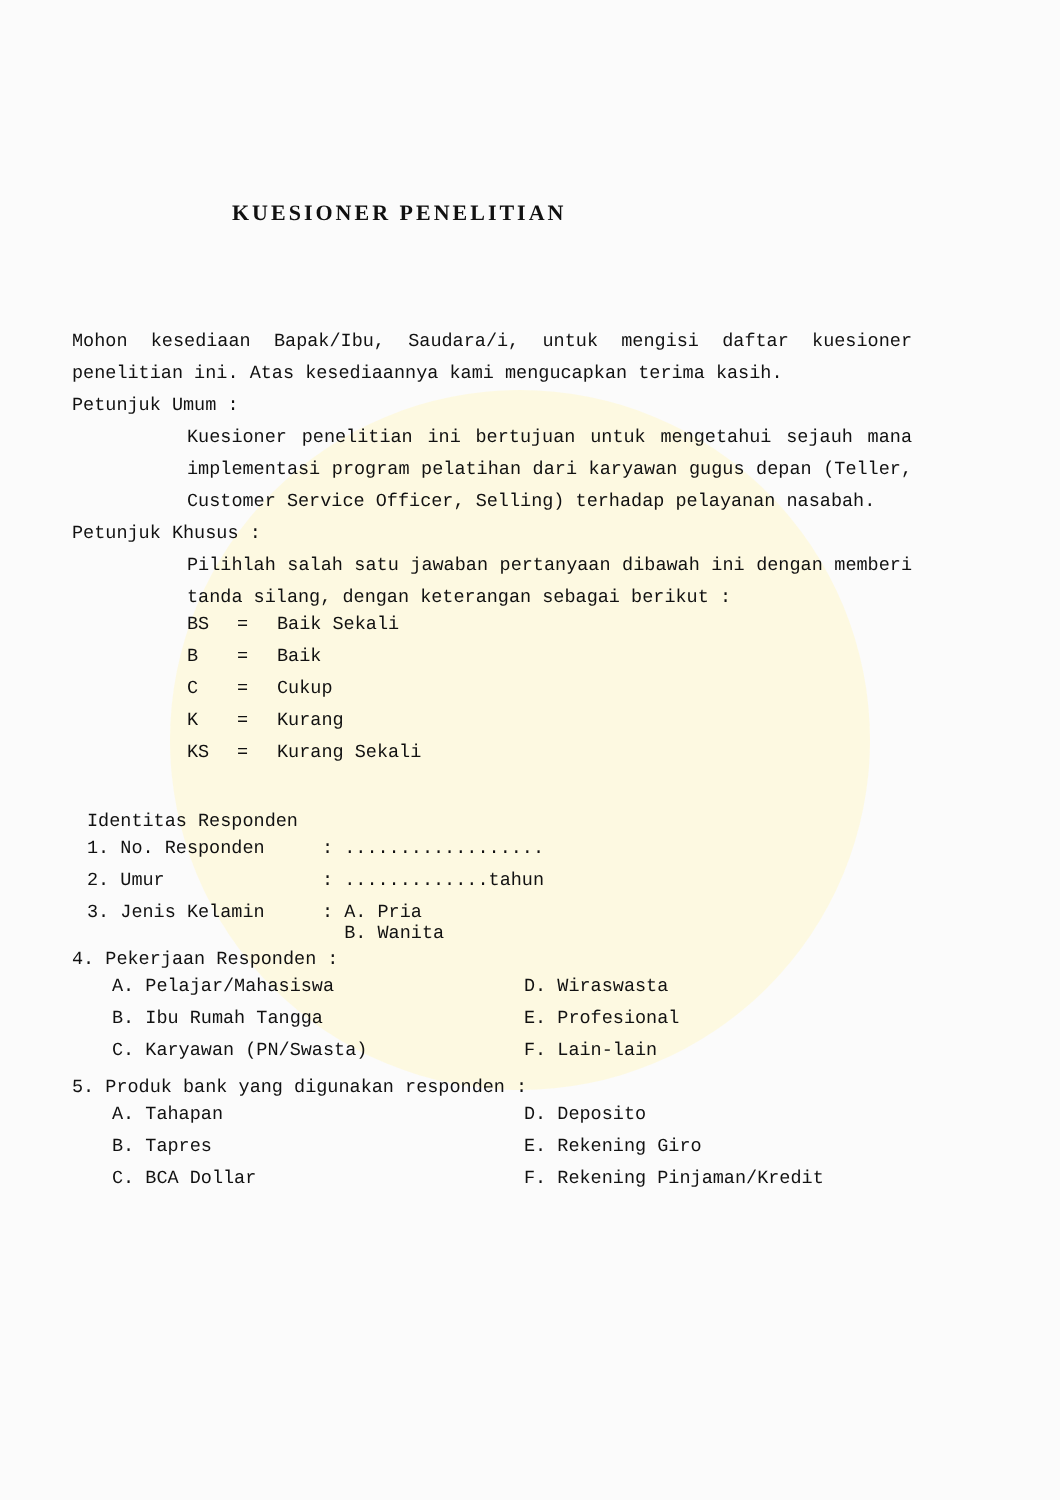KUESIONER PENELITIAN
Mohon kesediaan Bapak/Ibu, Saudara/i, untuk mengisi daftar kuesioner penelitian ini. Atas kesediaannya kami mengucapkan terima kasih.
Petunjuk Umum :
Kuesioner penelitian ini bertujuan untuk mengetahui sejauh mana implementasi program pelatihan dari karyawan gugus depan (Teller, Customer Service Officer, Selling) terhadap pelayanan nasabah.
Petunjuk Khusus :
Pilihlah salah satu jawaban pertanyaan dibawah ini dengan memberi tanda silang, dengan keterangan sebagai berikut :
| BS | = | Baik Sekali |
| B | = | Baik |
| C | = | Cukup |
| K | = | Kurang |
| KS | = | Kurang Sekali |
Identitas Responden
| 1. No. Responden | : .................. |
| 2. Umur | : .............tahun |
| 3. Jenis Kelamin | : A. Pria B. Wanita |
4. Pekerjaan Responden :
| A. Pelajar/Mahasiswa | D. Wiraswasta |
| B. Ibu Rumah Tangga | E. Profesional |
| C. Karyawan (PN/Swasta) | F. Lain-lain |
5. Produk bank yang digunakan responden :
| A. Tahapan | D. Deposito |
| B. Tapres | E. Rekening Giro |
| C. BCA Dollar | F. Rekening Pinjaman/Kredit |